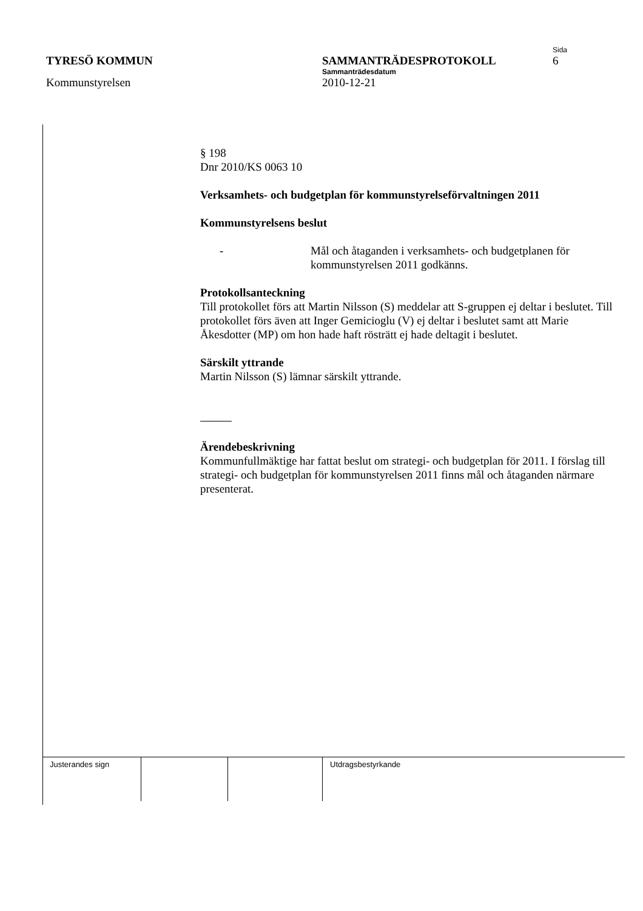Sida
TYRESÖ KOMMUN SAMMANTRÄDESPROTOKOLL 6
Sammanträdesdatum
Kommunstyrelsen 2010-12-21
§ 198
Dnr 2010/KS 0063 10
Verksamhets- och budgetplan för kommunstyrelseförvaltningen 2011
Kommunstyrelsens beslut
- Mål och åtaganden i verksamhets- och budgetplanen för kommunstyrelsen 2011 godkänns.
Protokollsanteckning
Till protokollet förs att Martin Nilsson (S) meddelar att S-gruppen ej deltar i beslutet. Till protokollet förs även att Inger Gemicioglu (V) ej deltar i beslutet samt att Marie Åkesdotter (MP) om hon hade haft rösträtt ej hade deltagit i beslutet.
Särskilt yttrande
Martin Nilsson (S) lämnar särskilt yttrande.
Ärendebeskrivning
Kommunfullmäktige har fattat beslut om strategi- och budgetplan för 2011. I förslag till strategi- och budgetplan för kommunstyrelsen 2011 finns mål och åtaganden närmare presenterat.
| Justerandes sign | | | Utdragsbestyrkande |